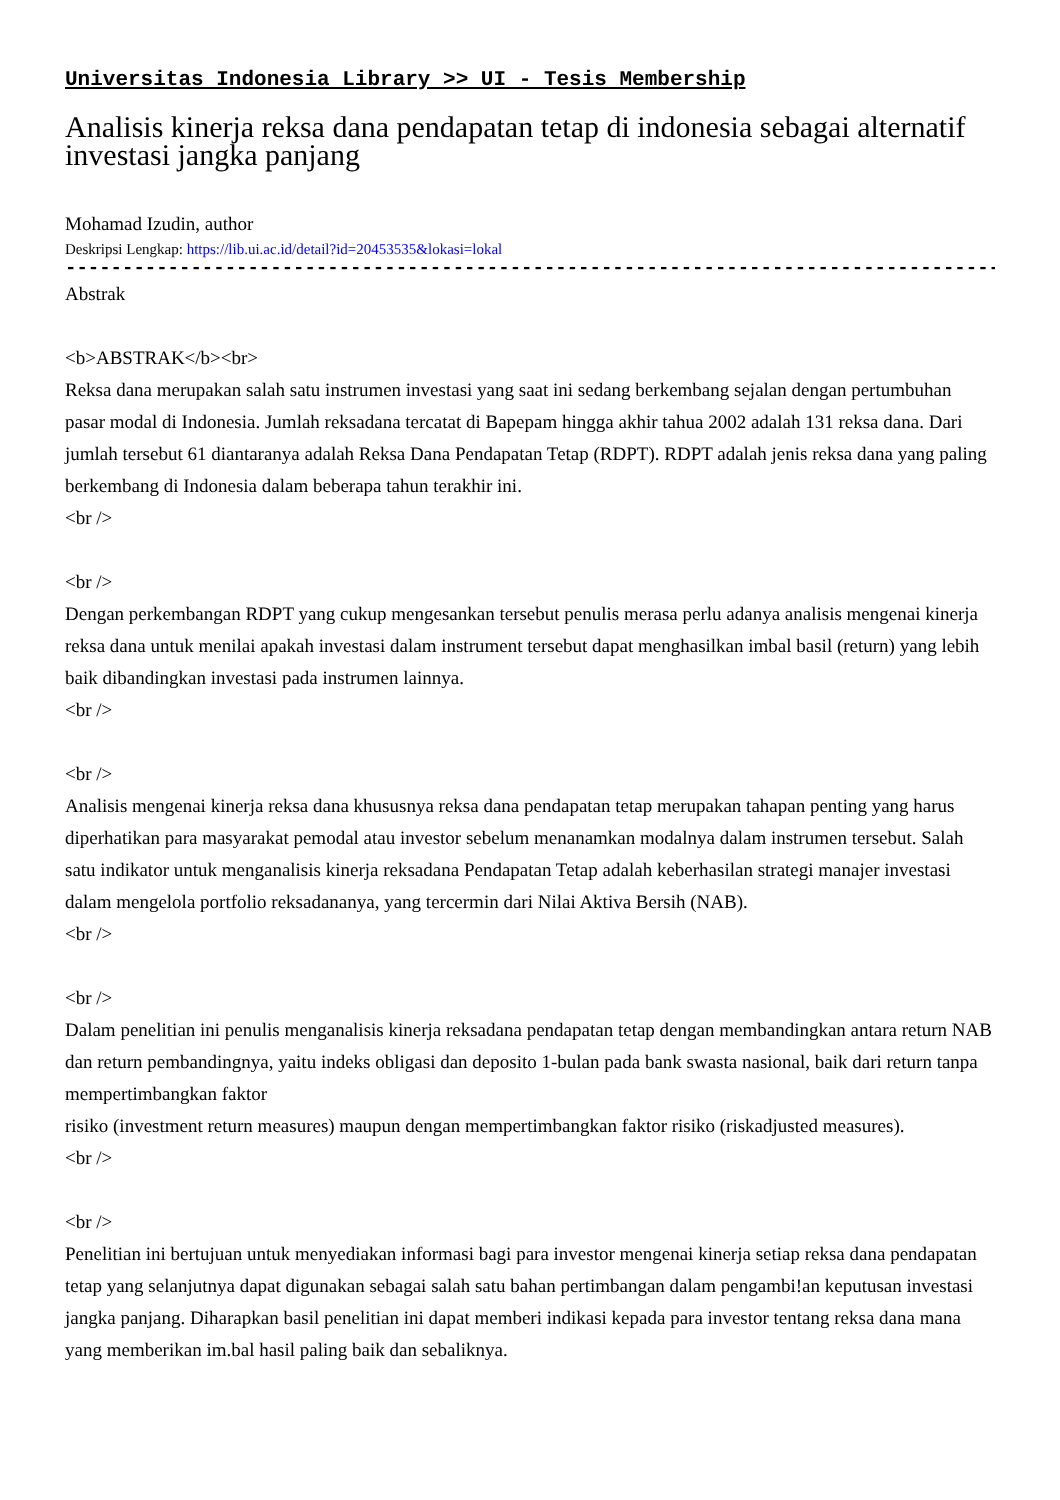Universitas Indonesia Library >> UI - Tesis Membership
Analisis kinerja reksa dana pendapatan tetap di indonesia sebagai alternatif investasi jangka panjang
Mohamad Izudin, author
Deskripsi Lengkap: https://lib.ui.ac.id/detail?id=20453535&lokasi=lokal
------------------------------------------------------------------------------------------
Abstrak
<b>ABSTRAK</b><br>
Reksa dana merupakan salah satu instrumen investasi yang saat ini sedang berkembang sejalan dengan pertumbuhan pasar modal di Indonesia. Jumlah reksadana tercatat di Bapepam hingga akhir tahua 2002 adalah 131 reksa dana. Dari jumlah tersebut 61 diantaranya adalah Reksa Dana Pendapatan Tetap (RDPT). RDPT adalah jenis reksa dana yang paling berkembang di Indonesia dalam beberapa tahun terakhir ini.
<br />
<br />
Dengan perkembangan RDPT yang cukup mengesankan tersebut penulis merasa perlu adanya analisis mengenai kinerja reksa dana untuk menilai apakah investasi dalam instrument tersebut dapat menghasilkan imbal basil (return) yang lebih baik dibandingkan investasi pada instrumen lainnya.
<br />
<br />
Analisis mengenai kinerja reksa dana khususnya reksa dana pendapatan tetap merupakan tahapan penting yang harus diperhatikan para masyarakat pemodal atau investor sebelum menanamkan modalnya dalam instrumen tersebut. Salah satu indikator untuk menganalisis kinerja reksadana Pendapatan Tetap adalah keberhasilan strategi manajer investasi dalam mengelola portfolio reksadananya, yang tercermin dari Nilai Aktiva Bersih (NAB).
<br />
<br />
Dalam penelitian ini penulis menganalisis kinerja reksadana pendapatan tetap dengan membandingkan antara return NAB dan return pembandingnya, yaitu indeks obligasi dan deposito 1-bulan pada bank swasta nasional, baik dari return tanpa mempertimbangkan faktor
risiko (investment return measures) maupun dengan mempertimbangkan faktor risiko (riskadjusted measures).
<br />
<br />
Penelitian ini bertujuan untuk menyediakan informasi bagi para investor mengenai kinerja setiap reksa dana pendapatan tetap yang selanjutnya dapat digunakan sebagai salah satu bahan pertimbangan dalam pengambi!an keputusan investasi jangka panjang. Diharapkan basil penelitian ini dapat memberi indikasi kepada para investor tentang reksa dana mana yang memberikan im.bal hasil paling baik dan sebaliknya.